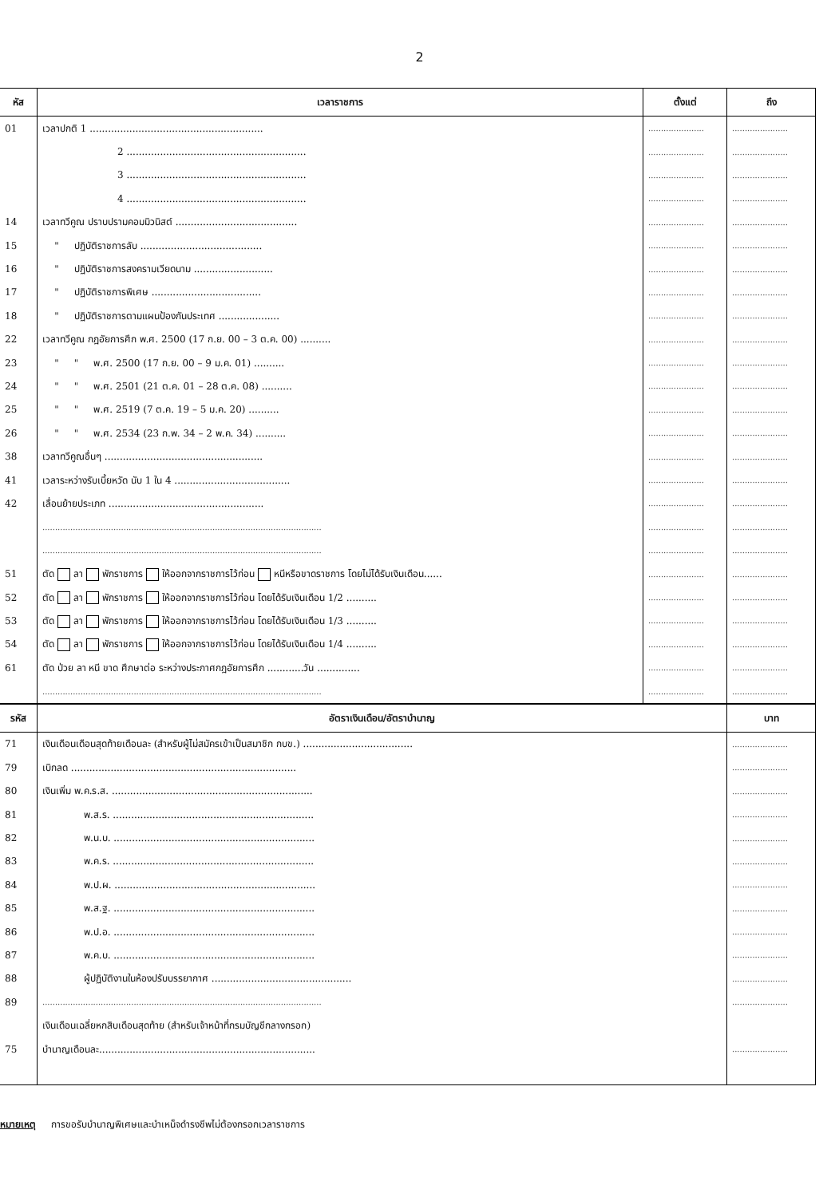2
| หัส | เวลาราชการ | ตั้งแต่ | ถึง |
| --- | --- | --- | --- |
| 01 | เวลาปกติ 1 ......................................................... | ...................... | ...................... |
| | 2 ........................................................... | ...................... | ...................... |
| | 3 ........................................................... | ...................... | ...................... |
| | 4 ........................................................... | ...................... | ...................... |
| 14 | เวลาทวีคูณ ปราบปรามคอมมิวนิสต์ ........................................ | ...................... | ...................... |
| 15 | " ปฏิบัติราชการลับ ........................................ | ...................... | ...................... |
| 16 | " ปฏิบัติราชการสงครามเวียดนาม .......................... | ...................... | ...................... |
| 17 | " ปฏิบัติราชการพิเศษ .................................... | ...................... | ...................... |
| 18 | " ปฏิบัติราชการตามแผนป้องกันประเทศ .................... | ...................... | ...................... |
| 22 | เวลาทวีคูณ กฎอัยการศึก พ.ศ. 2500 (17 ก.ย. 00 – 3 ต.ค. 00) .......... | ...................... | ...................... |
| 23 | " " พ.ศ. 2500 (17 ก.ย. 00 – 9 ม.ค. 01) .......... | ...................... | ...................... |
| 24 | " " พ.ศ. 2501 (21 ต.ค. 01 – 28 ต.ค. 08) .......... | ...................... | ...................... |
| 25 | " " พ.ศ. 2519 (7 ต.ค. 19 – 5 ม.ค. 20) .......... | ...................... | ...................... |
| 26 | " " พ.ศ. 2534 (23 ก.พ. 34 – 2 พ.ค. 34) .......... | ...................... | ...................... |
| 38 | เวลาทวีคูณอื่นๆ .................................................... | ...................... | ...................... |
| 41 | เวลาระหว่างรับเบี้ยหวัด นับ 1 ใน 4 ...................................... | ...................... | ...................... |
| 42 | เลื่อนย้ายประเภท ................................................... | ...................... | ...................... |
| | .............................................................................................................. | ...................... | ...................... |
| | .............................................................................................................. | ...................... | ...................... |
| 51 | ตัด ลา พักราชการ ให้ออกจากราชการไว้ก่อน หนีหรือขาดราชการ โดยไม่ได้รับเงินเดือน...... | ...................... | ...................... |
| 52 | ตัด ลา พักราชการ ให้ออกจากราชการไว้ก่อน โดยได้รับเงินเดือน 1/2 .......... | ...................... | ...................... |
| 53 | ตัด ลา พักราชการ ให้ออกจากราชการไว้ก่อน โดยได้รับเงินเดือน 1/3 .......... | ...................... | ...................... |
| 54 | ตัด ลา พักราชการ ให้ออกจากราชการไว้ก่อน โดยได้รับเงินเดือน 1/4 .......... | ...................... | ...................... |
| 61 | ตัด ป่วย ลา หนี ขาด ศึกษาต่อ ระหว่างประกาศกฎอัยการศึก ............วัน .............. | ...................... | ...................... |
| | .............................................................................................................. | ...................... | ...................... |
| รหัส | อัตราเงินเดือน/อัตราบำนาญ | บาท |
| --- | --- | --- |
| 71 | เงินเดือนเดือนสุดท้ายเดือนละ (สำหรับผู้ไม่สมัครเข้าเป็นสมาชิก กบข.) .................................... | ...................... |
| 79 | เบิกลด .......................................................................... | ...................... |
| 80 | เงินเพิ่ม พ.ค.ร.ส. .................................................................. | ...................... |
| 81 | พ.ส.ร. .................................................................. | ...................... |
| 82 | พ.น.บ. .................................................................. | ...................... |
| 83 | พ.ค.ร. .................................................................. | ...................... |
| 84 | พ.ป.ผ. .................................................................. | ...................... |
| 85 | พ.ส.ฐ. .................................................................. | ...................... |
| 86 | พ.ป.อ. .................................................................. | ...................... |
| 87 | พ.ค.บ. .................................................................. | ...................... |
| 88 | ผู้ปฏิบัติงานในห้องปรับบรรยากาศ .............................................. | ...................... |
| 89 | .............................................................................................................. | ...................... |
| | เงินเดือนเฉลี่ยหกสิบเดือนสุดท้าย (สำหรับเจ้าหน้าที่กรมบัญชีกลางกรอก) | |
| 75 | บำนาญเดือนละ....................................................................... | ...................... |
หมายเหตุ การขอรับบำนาญพิเศษและบำเหน็จดำรงชีพไม่ต้องกรอกเวลาราชการ